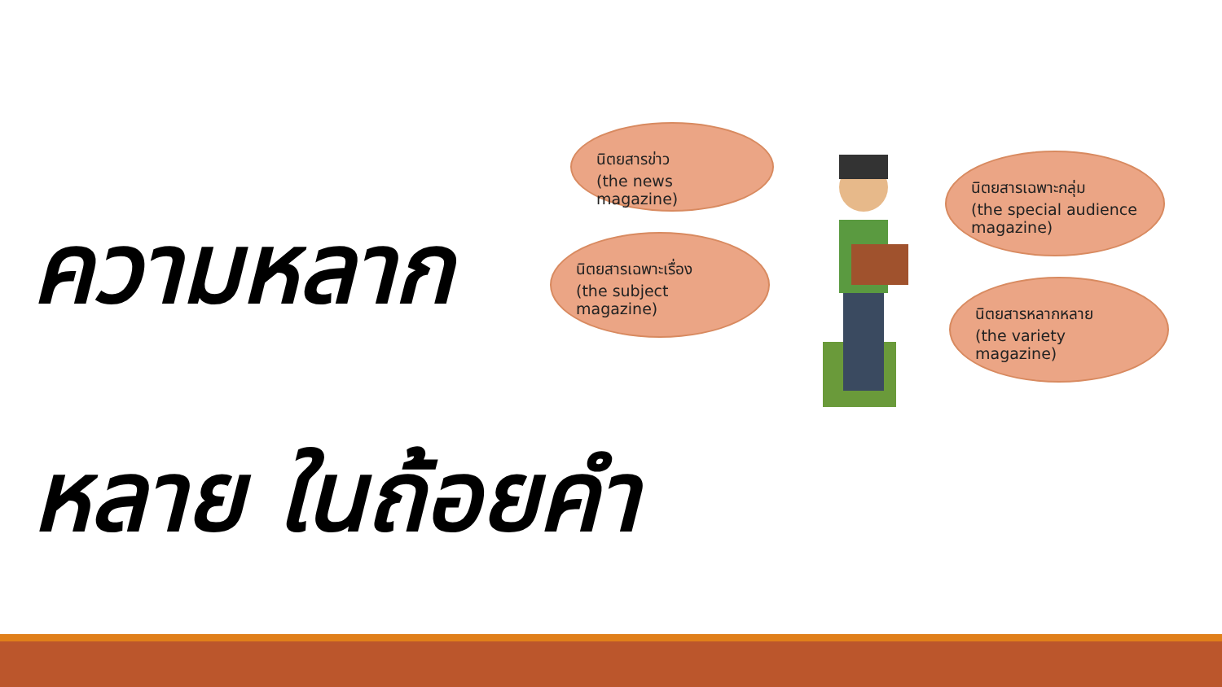ความหลาก
หลาย ในถ้อยคำ
นิตยสารข่าว
(the news magazine)
นิตยสารเฉพาะเรื่อง
(the subject
magazine)
นิตยสารเฉพาะกลุ่ม
(the special audience
magazine)
นิตยสารหลากหลาย
(the variety
magazine)